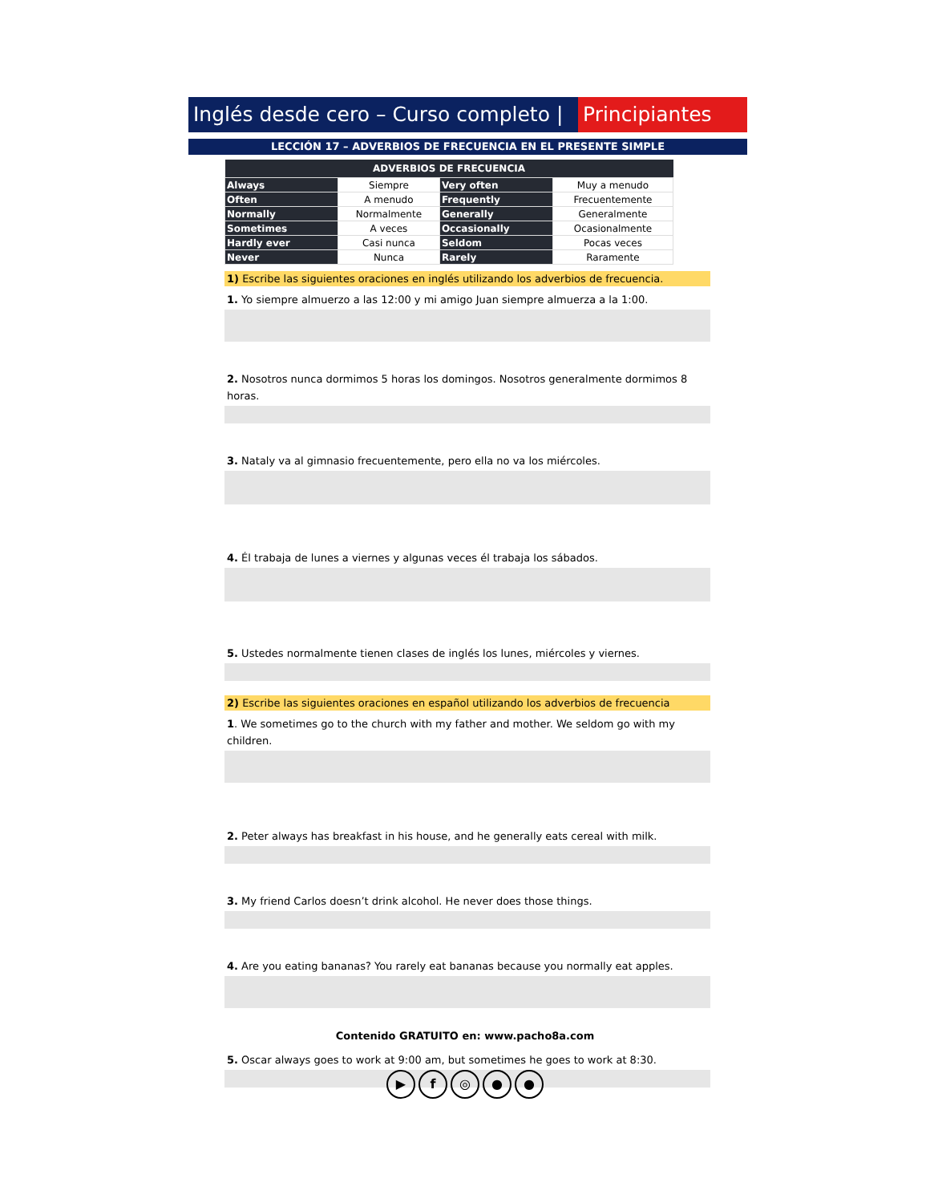Inglés desde cero – Curso completo |
Principiantes
LECCIÓN 17 – ADVERBIOS DE FRECUENCIA EN EL PRESENTE SIMPLE
| ADVERBIOS DE FRECUENCIA | | | |
| --- | --- | --- | --- |
| Always | Siempre | Very often | Muy a menudo |
| Often | A menudo | Frequently | Frecuentemente |
| Normally | Normalmente | Generally | Generalmente |
| Sometimes | A veces | Occasionally | Ocasionalmente |
| Hardly ever | Casi nunca | Seldom | Pocas veces |
| Never | Nunca | Rarely | Raramente |
1) Escribe las siguientes oraciones en inglés utilizando los adverbios de frecuencia.
1. Yo siempre almuerzo a las 12:00 y mi amigo Juan siempre almuerza a la 1:00.
2. Nosotros nunca dormimos 5 horas los domingos. Nosotros generalmente dormimos 8 horas.
3. Nataly va al gimnasio frecuentemente, pero ella no va los miércoles.
4. Él trabaja de lunes a viernes y algunas veces él trabaja los sábados.
5. Ustedes normalmente tienen clases de inglés los lunes, miércoles y viernes.
2) Escribe las siguientes oraciones en español utilizando los adverbios de frecuencia
1. We sometimes go to the church with my father and mother. We seldom go with my children.
2. Peter always has breakfast in his house, and he generally eats cereal with milk.
3. My friend Carlos doesn’t drink alcohol. He never does those things.
4. Are you eating bananas? You rarely eat bananas because you normally eat apples.
5. Oscar always goes to work at 9:00 am, but sometimes he goes to work at 8:30.
Contenido GRATUITO en: www.pacho8a.com
▶ f ◎ ● ●